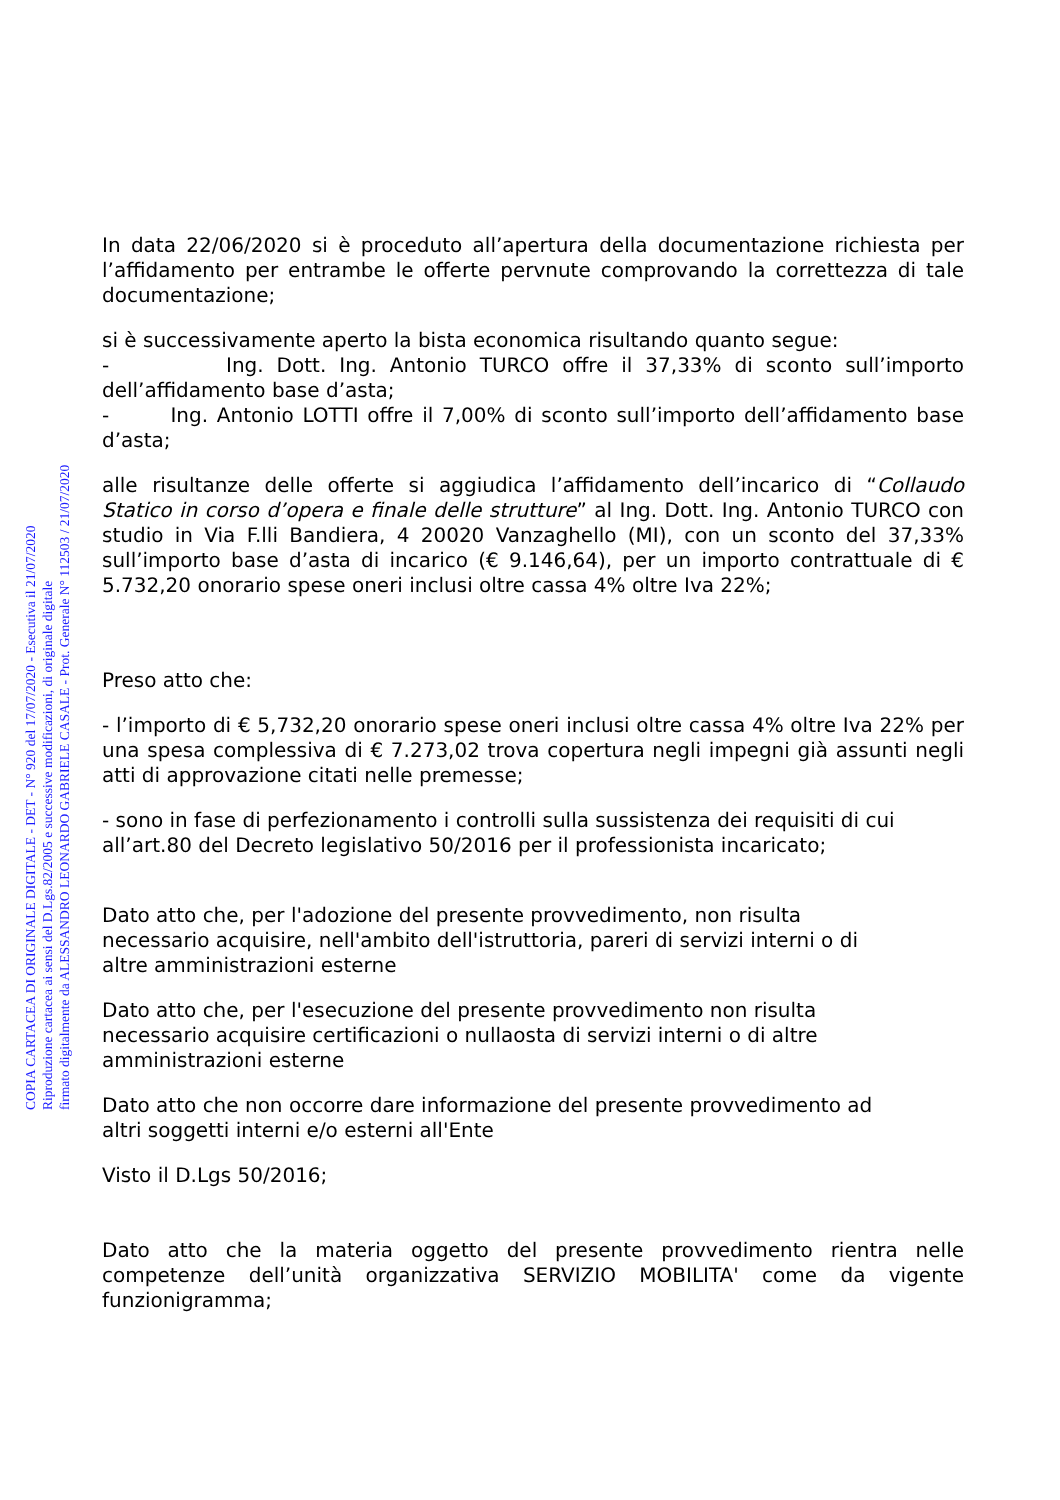COPIA CARTACEA DI ORIGINALE DIGITALE - DET - N° 920 del 17/07/2020 - Esecutiva il 21/07/2020
Riproduzione cartacea ai sensi del D.Lgs.82/2005 e successive modificazioni, di originale digitale
firmato digitalmente da ALESSANDRO LEONARDO GABRIELE CASALE - Prot. Generale N° 112503 / 21/07/2020
In data 22/06/2020 si è proceduto all’apertura della documentazione richiesta per l’affidamento per entrambe le offerte pervnute comprovando la correttezza di tale documentazione;
si è successivamente aperto la bista economica risultando quanto segue:
- Ing. Dott. Ing. Antonio TURCO offre il 37,33% di sconto sull’importo dell’affidamento base d’asta;
- Ing. Antonio LOTTI offre il 7,00% di sconto sull’importo dell’affidamento base d’asta;
alle risultanze delle offerte si aggiudica l’affidamento dell’incarico di “Collaudo Statico in corso d’opera e finale delle strutture” al Ing. Dott. Ing. Antonio TURCO con studio in Via F.lli Bandiera, 4 20020 Vanzaghello (MI), con un sconto del 37,33% sull’importo base d’asta di incarico (€ 9.146,64), per un importo contrattuale di € 5.732,20 onorario spese oneri inclusi oltre cassa 4% oltre Iva 22%;
Preso atto che:
- l’importo di € 5,732,20 onorario spese oneri inclusi oltre cassa 4% oltre Iva 22% per una spesa complessiva di € 7.273,02 trova copertura negli impegni già assunti negli atti di approvazione citati nelle premesse;
- sono in fase di perfezionamento i controlli sulla sussistenza dei requisiti di cui all’art.80 del Decreto legislativo 50/2016 per il professionista incaricato;
Dato atto che, per l'adozione del presente provvedimento, non risulta
necessario acquisire, nell'ambito dell'istruttoria, pareri di servizi interni o di
altre amministrazioni esterne
Dato atto che, per l'esecuzione del presente provvedimento non risulta
necessario acquisire certificazioni o nullaosta di servizi interni o di altre
amministrazioni esterne
Dato atto che non occorre dare informazione del presente provvedimento ad
altri soggetti interni e/o esterni all'Ente
Visto il D.Lgs 50/2016;
Dato atto che la materia oggetto del presente provvedimento rientra nelle competenze dell’unità organizzativa SERVIZIO MOBILITA' come da vigente funzionigramma;